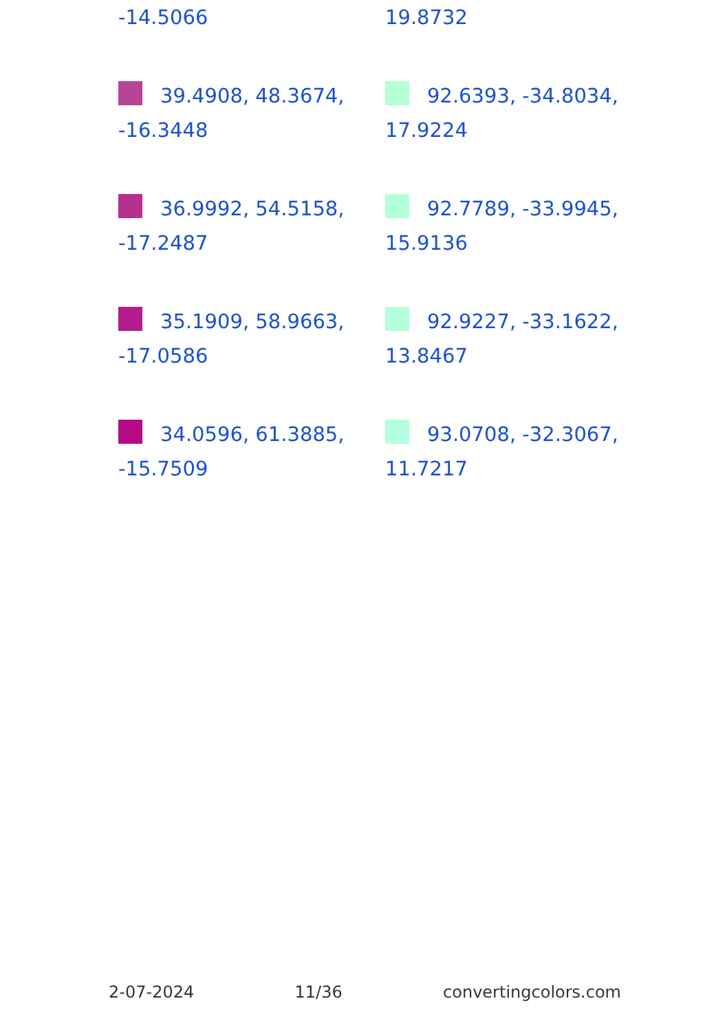-14.5066 19.8732
39.4908, 48.3674, -16.3448
92.6393, -34.8034, 17.9224
36.9992, 54.5158, -17.2487
92.7789, -33.9945, 15.9136
35.1909, 58.9663, -17.0586
92.9227, -33.1622, 13.8467
34.0596, 61.3885, -15.7509
93.0708, -32.3067, 11.7217
2-07-2024 11/36 convertingcolors.com